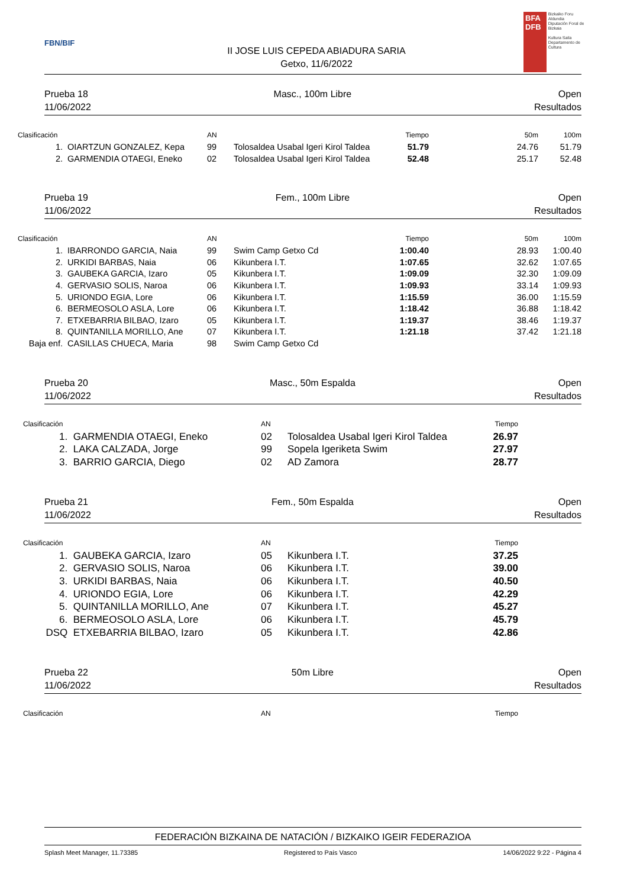FBN/BIF
II JOSE LUIS CEPEDA ABIADURA SARIA
Getxo, 11/6/2022
BFA
DFB
Bizkaiko Foru Aldundia
Diputación Foral de Bizkaia
Kultura Saila
Departamento de Cultura
Prueba 18
11/06/2022
Masc., 100m Libre Open
Resultados
| Clasificación | | AN | | Tiempo | 50m | 100m |
| --- | --- | --- | --- | --- | --- | --- |
| 1. | OIARTZUN GONZALEZ, Kepa | 99 | Tolosaldea Usabal Igeri Kirol Taldea | 51.79 | 24.76 | 51.79 |
| 2. | GARMENDIA OTAEGI, Eneko | 02 | Tolosaldea Usabal Igeri Kirol Taldea | 52.48 | 25.17 | 52.48 |
Prueba 19
11/06/2022
Fem., 100m Libre Open
Resultados
| Clasificación | | AN | | Tiempo | 50m | 100m |
| --- | --- | --- | --- | --- | --- | --- |
| 1. | IBARRONDO GARCIA, Naia | 99 | Swim Camp Getxo Cd | 1:00.40 | 28.93 | 1:00.40 |
| 2. | URKIDI BARBAS, Naia | 06 | Kikunbera I.T. | 1:07.65 | 32.62 | 1:07.65 |
| 3. | GAUBEKA GARCIA, Izaro | 05 | Kikunbera I.T. | 1:09.09 | 32.30 | 1:09.09 |
| 4. | GERVASIO SOLIS, Naroa | 06 | Kikunbera I.T. | 1:09.93 | 33.14 | 1:09.93 |
| 5. | URIONDO EGIA, Lore | 06 | Kikunbera I.T. | 1:15.59 | 36.00 | 1:15.59 |
| 6. | BERMEOSOLO ASLA, Lore | 06 | Kikunbera I.T. | 1:18.42 | 36.88 | 1:18.42 |
| 7. | ETXEBARRIA BILBAO, Izaro | 05 | Kikunbera I.T. | 1:19.37 | 38.46 | 1:19.37 |
| 8. | QUINTANILLA MORILLO, Ane | 07 | Kikunbera I.T. | 1:21.18 | 37.42 | 1:21.18 |
| Baja enf. | CASILLAS CHUECA, Maria | 98 | Swim Camp Getxo Cd | | | |
Prueba 20
11/06/2022
Masc., 50m Espalda Open
Resultados
| Clasificación | | AN | | Tiempo | |
| --- | --- | --- | --- | --- | --- |
| 1. | GARMENDIA OTAEGI, Eneko | 02 | Tolosaldea Usabal Igeri Kirol Taldea | 26.97 | |
| 2. | LAKA CALZADA, Jorge | 99 | Sopela Igeriketa Swim | 27.97 | |
| 3. | BARRIO GARCIA, Diego | 02 | AD Zamora | 28.77 | |
Prueba 21
11/06/2022
Fem., 50m Espalda Open
Resultados
| Clasificación | | AN | | Tiempo | |
| --- | --- | --- | --- | --- | --- |
| 1. | GAUBEKA GARCIA, Izaro | 05 | Kikunbera I.T. | 37.25 | |
| 2. | GERVASIO SOLIS, Naroa | 06 | Kikunbera I.T. | 39.00 | |
| 3. | URKIDI BARBAS, Naia | 06 | Kikunbera I.T. | 40.50 | |
| 4. | URIONDO EGIA, Lore | 06 | Kikunbera I.T. | 42.29 | |
| 5. | QUINTANILLA MORILLO, Ane | 07 | Kikunbera I.T. | 45.27 | |
| 6. | BERMEOSOLO ASLA, Lore | 06 | Kikunbera I.T. | 45.79 | |
| DSQ | ETXEBARRIA BILBAO, Izaro | 05 | Kikunbera I.T. | 42.86 | |
Prueba 22
11/06/2022
50m Libre Open
Resultados
| Clasificación | | AN | | Tiempo | |
| --- | --- | --- | --- | --- | --- |
FEDERACIÓN BIZKAINA DE NATACIÓN / BIZKAIKO IGEIR FEDERAZIOA
Splash Meet Manager, 11.73385 Registered to País Vasco 14/06/2022 9:22 - Página 4